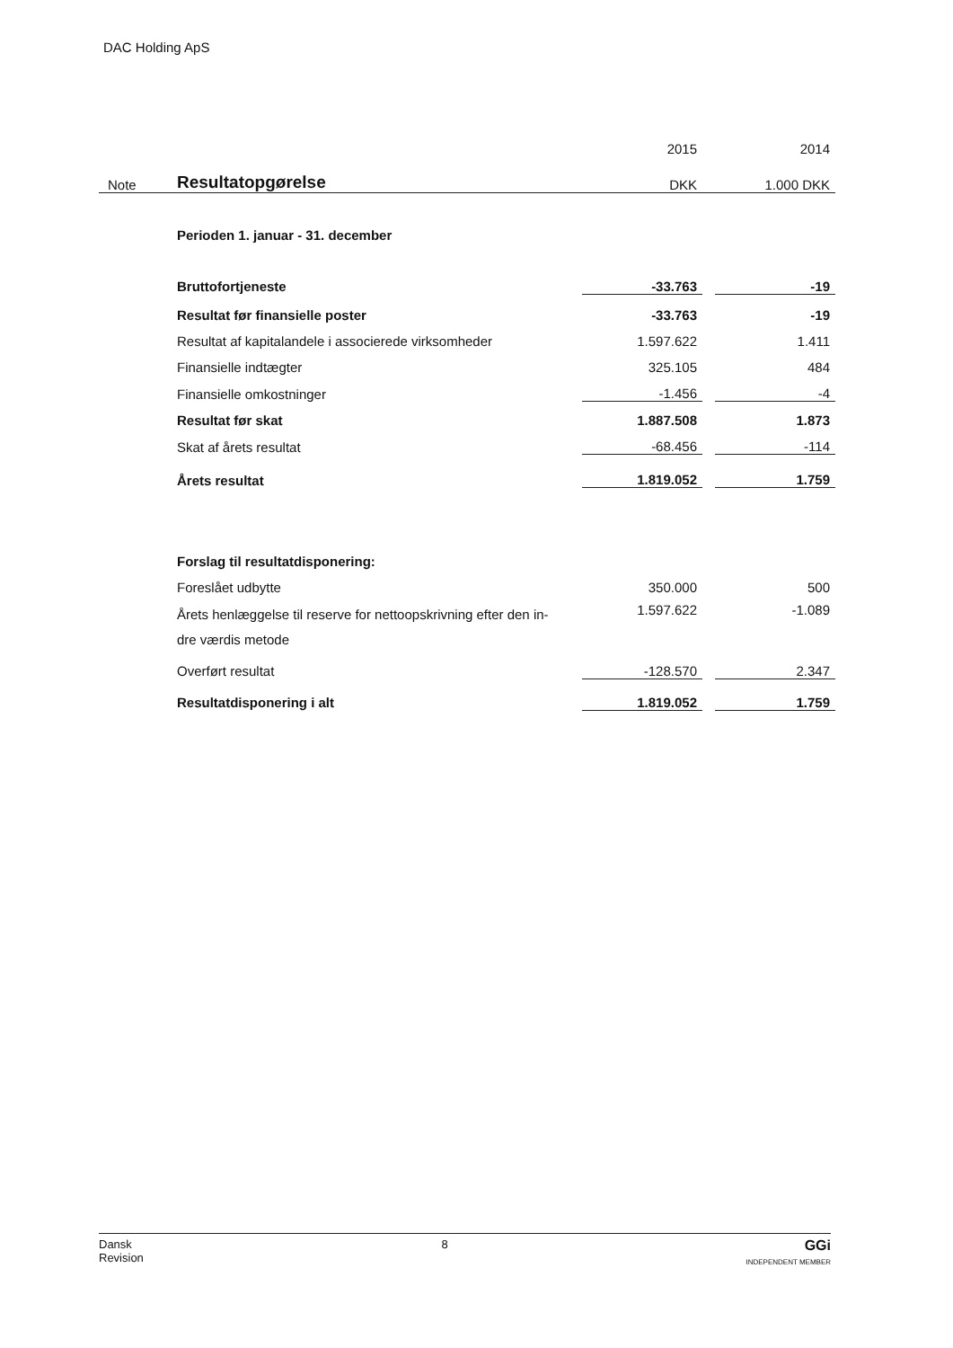DAC Holding ApS
| | | 2015 | | 2014 |
| Note | Resultatopgørelse | DKK | | 1.000 DKK |
| | Perioden 1. januar - 31. december | | | |
| | Bruttofortjeneste | -33.763 | | -19 |
| | Resultat før finansielle poster | -33.763 | | -19 |
| | Resultat af kapitalandele i associerede virksomheder | 1.597.622 | | 1.411 |
| | Finansielle indtægter | 325.105 | | 484 |
| | Finansielle omkostninger | -1.456 | | -4 |
| | Resultat før skat | 1.887.508 | | 1.873 |
| | Skat af årets resultat | -68.456 | | -114 |
| | Årets resultat | 1.819.052 | | 1.759 |
| | Forslag til resultatdisponering: | | | |
| | Foreslået udbytte | 350.000 | | 500 |
| | Årets henlæggelse til reserve for nettoopskrivning efter den in- dre værdis metode | 1.597.622 | | -1.089 |
| | Overført resultat | -128.570 | | 2.347 |
| | Resultatdisponering i alt | 1.819.052 | | 1.759 |
Dansk
Revision
8
GGi
INDEPENDENT MEMBER